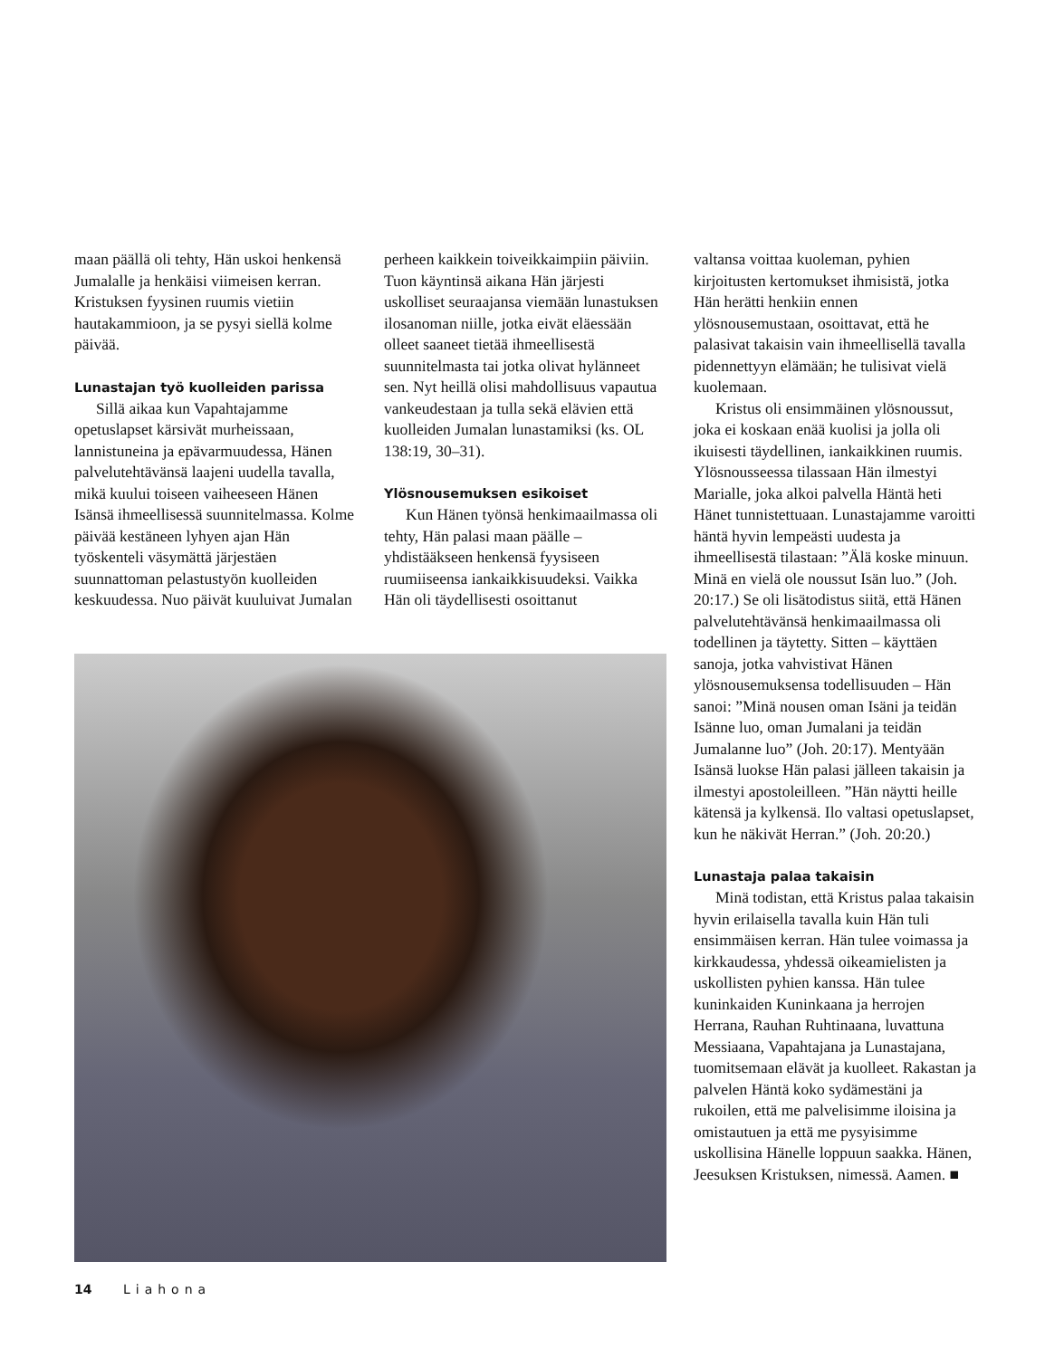maan päällä oli tehty, Hän uskoi henkensä Jumalalle ja henkäisi viimeisen kerran. Kristuksen fyysinen ruumis vietiin hautakammioon, ja se pysyi siellä kolme päivää.
Lunastajan työ kuolleiden parissa
Sillä aikaa kun Vapahtajamme opetuslapset kärsivät murheissaan, lannistuneina ja epävarmuudessa, Hänen palvelutehtävänsä laajeni uudella tavalla, mikä kuului toiseen vaiheeseen Hänen Isänsä ihmeellisessä suunnitelmassa. Kolme päivää kestäneen lyhyen ajan Hän työskenteli väsymättä järjestäen suunnattoman pelastustyön kuolleiden keskuudessa. Nuo päivät kuuluivat Jumalan
perheen kaikkein toiveikkaimpiin päiviin. Tuon käyntinsä aikana Hän järjesti uskolliset seuraajansa viemään lunastuksen ilosanoman niille, jotka eivät eläessään olleet saaneet tietää ihmeellisestä suunnitelmasta tai jotka olivat hylänneet sen. Nyt heillä olisi mahdollisuus vapautua vankeudestaan ja tulla sekä elävien että kuolleiden Jumalan lunastamiksi (ks. OL 138:19, 30–31).
Ylösnousemuksen esikoiset
Kun Hänen työnsä henkimaailmassa oli tehty, Hän palasi maan päälle – yhdistääkseen henkensä fyysiseen ruumiiseensa iankaikkisuudeksi. Vaikka Hän oli täydellisesti osoittanut
valtansa voittaa kuoleman, pyhien kirjoitusten kertomukset ihmisistä, jotka Hän herätti henkiin ennen ylösnousemustaan, osoittavat, että he palasivat takaisin vain ihmeellisellä tavalla pidennettyyn elämään; he tulisivat vielä kuolemaan.
Kristus oli ensimmäinen ylösnoussut, joka ei koskaan enää kuolisi ja jolla oli ikuisesti täydellinen, iankaikkinen ruumis. Ylösnousseessa tilassaan Hän ilmestyi Marialle, joka alkoi palvella Häntä heti Hänet tunnistettuaan. Lunastajamme varoitti häntä hyvin lempeästi uudesta ja ihmeellisestä tilastaan: ”Älä koske minuun. Minä en vielä ole noussut Isän luo.” (Joh. 20:17.) Se oli lisätodistus siitä, että Hänen palvelutehtävänsä henkimaailmassa oli todellinen ja täytetty. Sitten – käyttäen sanoja, jotka vahvistivat Hänen ylösnousemuksensa todellisuuden – Hän sanoi: ”Minä nousen oman Isäni ja teidän Isänne luo, oman Jumalani ja teidän Jumalanne luo” (Joh. 20:17). Mentyään Isänsä luokse Hän palasi jälleen takaisin ja ilmestyi apostoleilleen. ”Hän näytti heille kätensä ja kylkensä. Ilo valtasi opetuslapset, kun he näkivät Herran.” (Joh. 20:20.)
Lunastaja palaa takaisin
Minä todistan, että Kristus palaa takaisin hyvin erilaisella tavalla kuin Hän tuli ensimmäisen kerran. Hän tulee voimassa ja kirkkaudessa, yhdessä oikeamielisten ja uskollisten pyhien kanssa. Hän tulee kuninkaiden Kuninkaana ja herrojen Herrana, Rauhan Ruhtinaana, luvattuna Messiaana, Vapahtajana ja Lunastajana, tuomitsemaan elävät ja kuolleet. Rakastan ja palvelen Häntä koko sydämestäni ja rukoilen, että me palvelisimme iloisina ja omistautuen ja että me pysyisimme uskollisina Hänelle loppuun saakka. Hänen, Jeesuksen Kristuksen, nimessä. Aamen. ■
14 Liahona